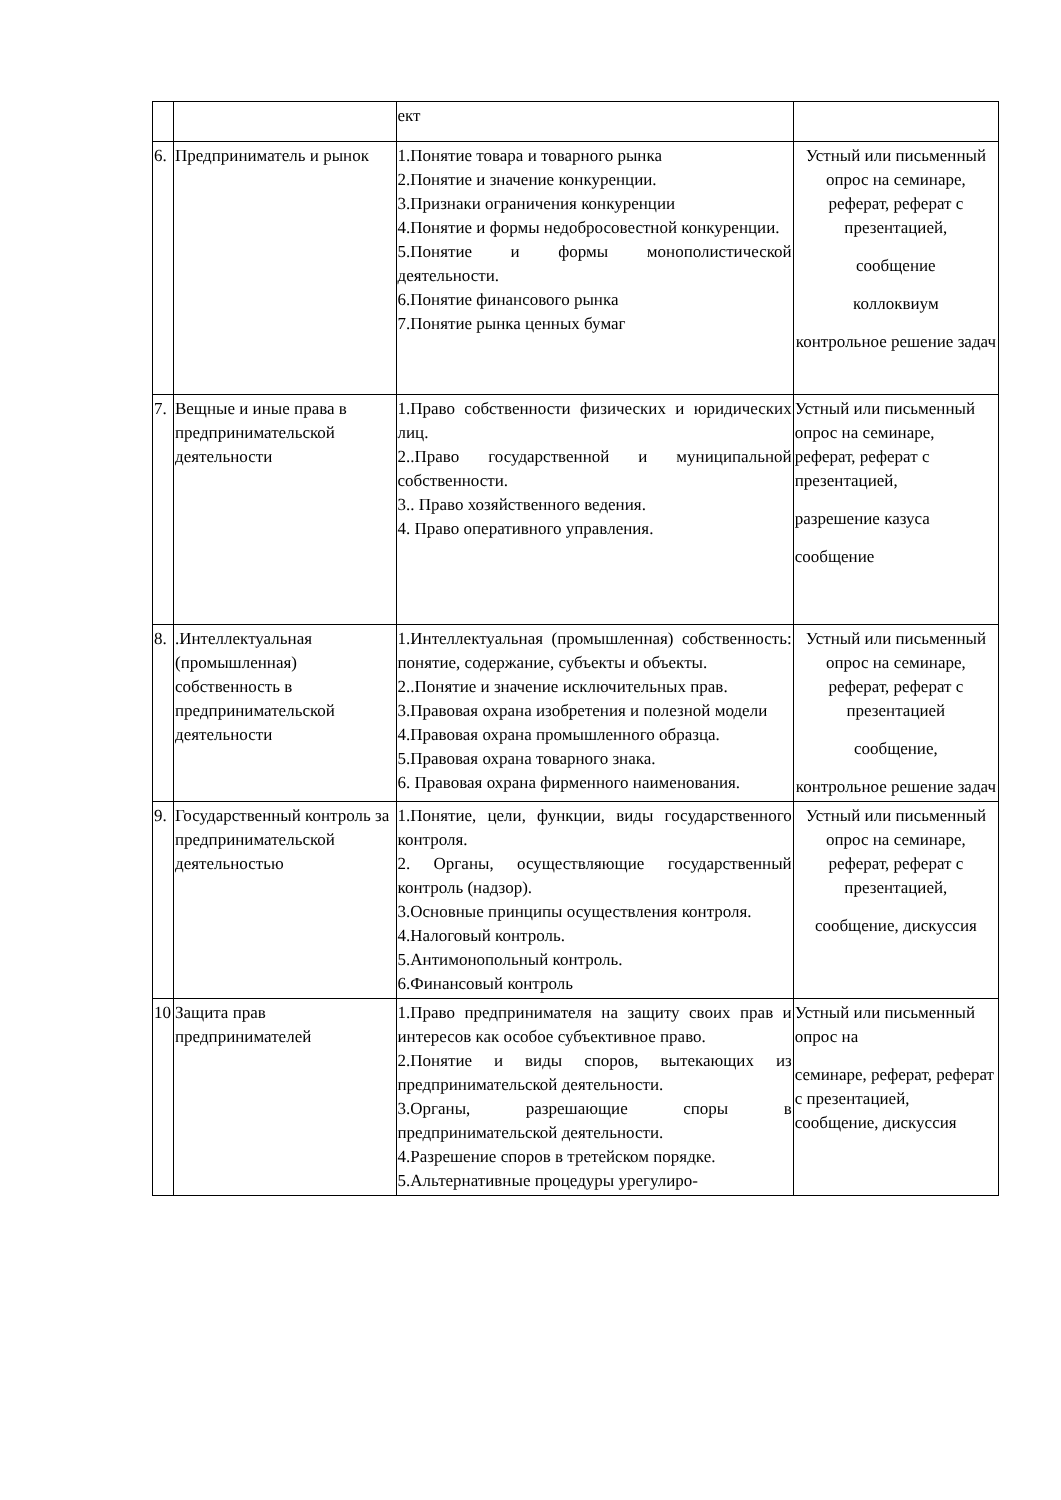| | | ект | |
| 6. | Предприниматель и рынок | 1.Понятие товара и товарного рынка 2.Понятие и значение конкуренции. 3.Признаки ограничения конкуренции 4.Понятие и формы недобросовестной конкуренции. 5.Понятие и формы монополистической деятельности. 6.Понятие финансового рынка 7.Понятие рынка ценных бумаг | Устный или письменный опрос на семинаре, реферат, реферат с презентацией, сообщение коллоквиум контрольное решение задач |
| 7. | Вещные и иные права в предпринимательской деятельности | 1.Право собственности физических и юридических лиц. 2..Право государственной и муниципальной собственности. 3.. Право хозяйственного ведения. 4. Право оперативного управления. | Устный или письменный опрос на семинаре, реферат, реферат с презентацией, разрешение казуса сообщение |
| 8. | .Интеллектуальная (промышленная) собственность в предпринимательской деятельности | 1.Интеллектуальная (промышленная) собственность: понятие, содержание, субъекты и объекты. 2..Понятие и значение исключительных прав. 3.Правовая охрана изобретения и полезной модели 4.Правовая охрана промышленного образца. 5.Правовая охрана товарного знака. 6. Правовая охрана фирменного наименования. | Устный или письменный опрос на семинаре, реферат, реферат с презентацией сообщение, контрольное решение задач |
| 9. | Государственный контроль за предпринимательской деятельностью | 1.Понятие, цели, функции, виды государственного контроля. 2. Органы, осуществляющие государственный контроль (надзор). 3.Основные принципы осуществления контроля. 4.Налоговый контроль. 5.Антимонопольный контроль. 6.Финансовый контроль | Устный или письменный опрос на семинаре, реферат, реферат с презентацией, сообщение, дискуссия |
| 10 | Защита прав предпринимателей | 1.Право предпринимателя на защиту своих прав и интересов как особое субъективное право. 2.Понятие и виды споров, вытекающих из предпринимательской деятельности. 3.Органы, разрешающие споры в предпринимательской деятельности. 4.Разрешение споров в третейском порядке. 5.Альтернативные процедуры урегулиро- | Устный или письменный опрос на семинаре, реферат, реферат с презентацией, сообщение, дискуссия |